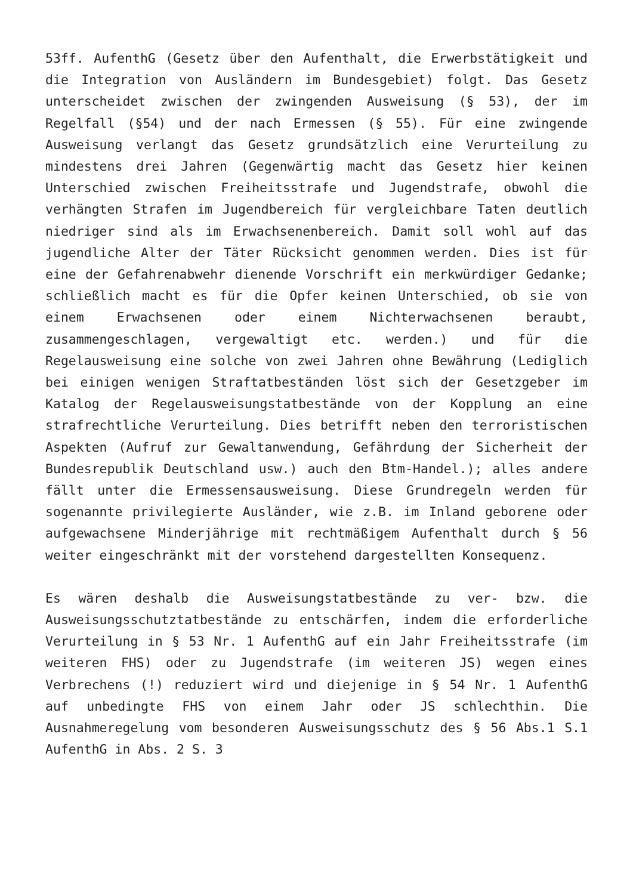53ff. AufenthG (Gesetz über den Aufenthalt, die Erwerbstätigkeit und die Integration von Ausländern im Bundesgebiet) folgt. Das Gesetz unterscheidet zwischen der zwingenden Ausweisung (§ 53), der im Regelfall (§54) und der nach Ermessen (§ 55). Für eine zwingende Ausweisung verlangt das Gesetz grundsätzlich eine Verurteilung zu mindestens drei Jahren (Gegenwärtig macht das Gesetz hier keinen Unterschied zwischen Freiheitsstrafe und Jugendstrafe, obwohl die verhängten Strafen im Jugendbereich für vergleichbare Taten deutlich niedriger sind als im Erwachsenenbereich. Damit soll wohl auf das jugendliche Alter der Täter Rücksicht genommen werden. Dies ist für eine der Gefahrenabwehr dienende Vorschrift ein merkwürdiger Gedanke; schließlich macht es für die Opfer keinen Unterschied, ob sie von einem Erwachsenen oder einem Nichterwachsenen beraubt, zusammengeschlagen, vergewaltigt etc. werden.) und für die Regelausweisung eine solche von zwei Jahren ohne Bewährung (Lediglich bei einigen wenigen Straftatbeständen löst sich der Gesetzgeber im Katalog der Regelausweisungstatbestände von der Kopplung an eine strafrechtliche Verurteilung. Dies betrifft neben den terroristischen Aspekten (Aufruf zur Gewaltanwendung, Gefährdung der Sicherheit der Bundesrepublik Deutschland usw.) auch den Btm-Handel.); alles andere fällt unter die Ermessensausweisung. Diese Grundregeln werden für sogenannte privilegierte Ausländer, wie z.B. im Inland geborene oder aufgewachsene Minderjährige mit rechtmäßigem Aufenthalt durch § 56 weiter eingeschränkt mit der vorstehend dargestellten Konsequenz.
Es wären deshalb die Ausweisungstatbestände zu ver- bzw. die Ausweisungsschutztatbestände zu entschärfen, indem die erforderliche Verurteilung in § 53 Nr. 1 AufenthG auf ein Jahr Freiheitsstrafe (im weiteren FHS) oder zu Jugendstrafe (im weiteren JS) wegen eines Verbrechens (!) reduziert wird und diejenige in § 54 Nr. 1 AufenthG auf unbedingte FHS von einem Jahr oder JS schlechthin. Die Ausnahmeregelung vom besonderen Ausweisungsschutz des § 56 Abs.1 S.1 AufenthG in Abs. 2 S. 3